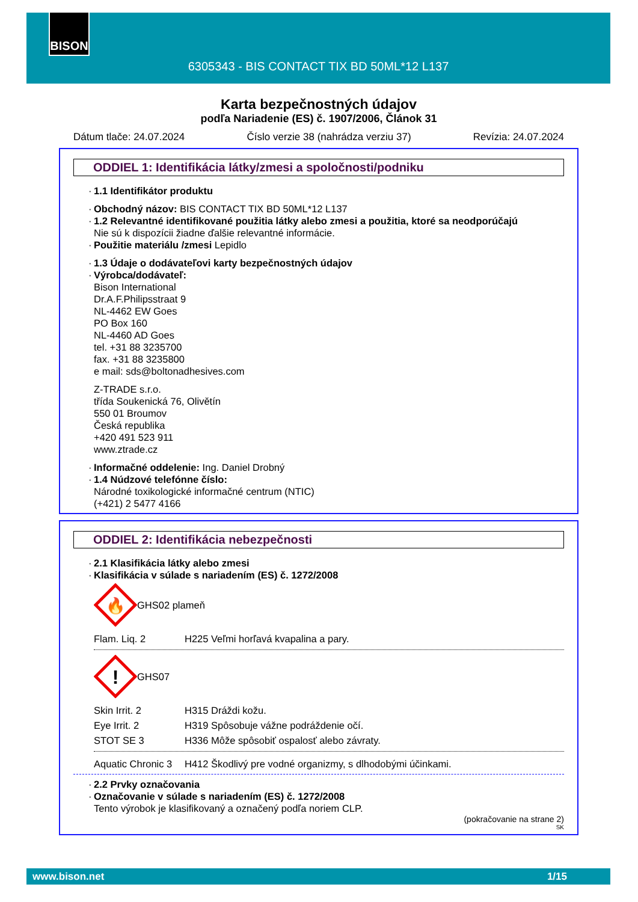BISON
6305343 - BIS CONTACT TIX BD 50ML*12 L137
Karta bezpečnostných údajov
podľa Nariadenie (ES) č. 1907/2006, Článok 31
Dátum tlače: 24.07.2024 Číslo verzie 38 (nahrádza verziu 37) Revízia: 24.07.2024
ODDIEL 1: Identifikácia látky/zmesi a spoločnosti/podniku
· 1.1 Identifikátor produktu
· Obchodný názov: BIS CONTACT TIX BD 50ML*12 L137
· 1.2 Relevantné identifikované použitia látky alebo zmesi a použitia, ktoré sa neodporúčajú
Nie sú k dispozícii žiadne ďalšie relevantné informácie.
· Použitie materiálu /zmesi Lepidlo
· 1.3 Údaje o dodávateľovi karty bezpečnostných údajov
· Výrobca/dodávateľ:
Bison International
Dr.A.F.Philipsstraat 9
NL-4462 EW Goes
PO Box 160
NL-4460 AD Goes
tel. +31 88 3235700
fax. +31 88 3235800
e mail: sds@boltonadhesives.com
Z-TRADE s.r.o.
třída Soukenická 76, Olivětín
550 01 Broumov
Česká republika
+420 491 523 911
www.ztrade.cz
· Informačné oddelenie: Ing. Daniel Drobný
· 1.4 Núdzové telefónne číslo:
Národné toxikologické informačné centrum (NTIC)
(+421) 2 5477 4166
ODDIEL 2: Identifikácia nebezpečnosti
· 2.1 Klasifikácia látky alebo zmesi
· Klasifikácia v súlade s nariadením (ES) č. 1272/2008
🔥
GHS02 plameň
Flam. Liq. 2 H225 Veľmi horľavá kvapalina a pary.
!
GHS07
Skin Irrit. 2 H315 Dráždi kožu.
Eye Irrit. 2 H319 Spôsobuje vážne podráždenie očí.
STOT SE 3 H336 Môže spôsobiť ospalosť alebo závraty.
Aquatic Chronic 3 H412 Škodlivý pre vodné organizmy, s dlhodobými účinkami.
· 2.2 Prvky označovania
· Označovanie v súlade s nariadením (ES) č. 1272/2008
Tento výrobok je klasifikovaný a označený podľa noriem CLP.
(pokračovanie na strane 2)
SK
www.bison.net 1/15